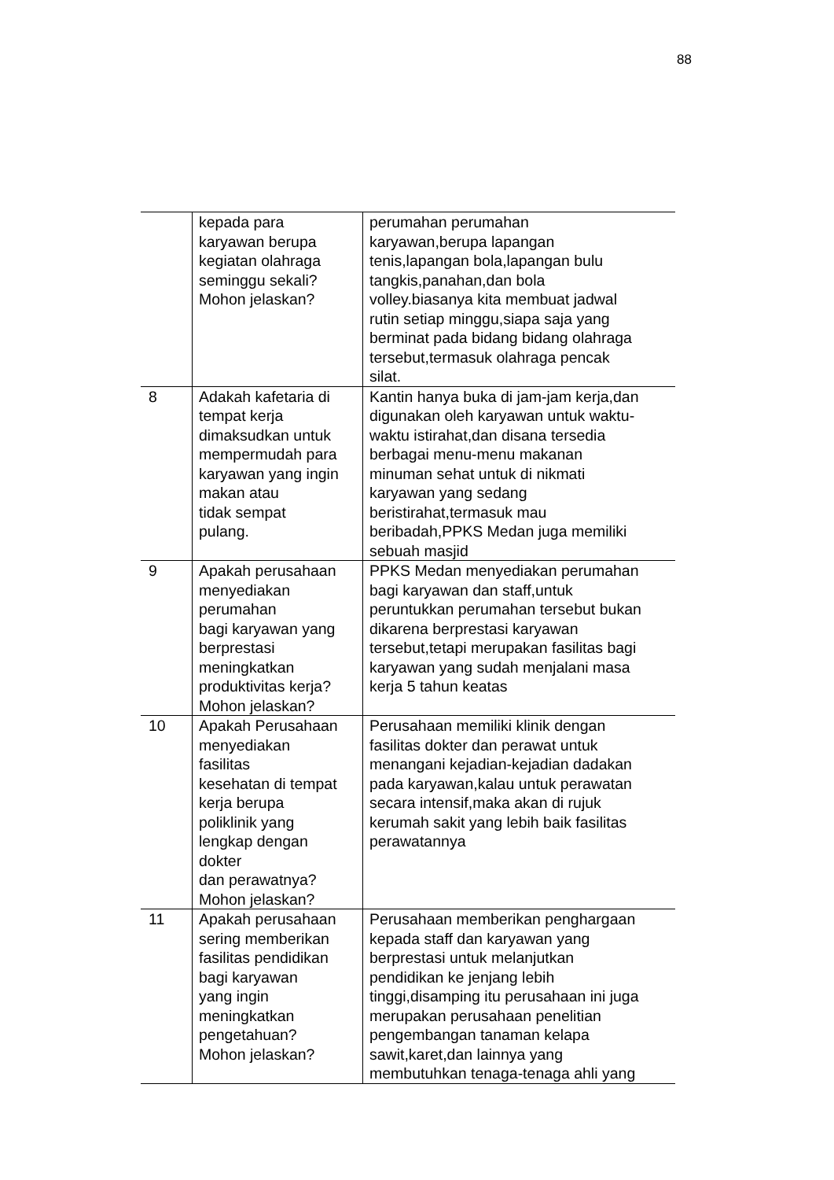88
| | kepada para karyawan berupa kegiatan olahraga seminggu sekali? Mohon jelaskan? | perumahan perumahan karyawan,berupa lapangan tenis,lapangan bola,lapangan bulu tangkis,panahan,dan bola volley.biasanya kita membuat jadwal rutin setiap minggu,siapa saja yang berminat pada bidang bidang olahraga tersebut,termasuk olahraga pencak silat. |
| 8 | Adakah kafetaria di tempat kerja dimaksudkan untuk mempermudah para karyawan yang ingin makan atau tidak sempat pulang. | Kantin hanya buka di jam-jam kerja,dan digunakan oleh karyawan untuk waktu- waktu istirahat,dan disana tersedia berbagai menu-menu makanan minuman sehat untuk di nikmati karyawan yang sedang beristirahat,termasuk mau beribadah,PPKS Medan juga memiliki sebuah masjid |
| 9 | Apakah perusahaan menyediakan perumahan bagi karyawan yang berprestasi meningkatkan produktivitas kerja? Mohon jelaskan? | PPKS Medan menyediakan perumahan bagi karyawan dan staff,untuk peruntukkan perumahan tersebut bukan dikarena berprestasi karyawan tersebut,tetapi merupakan fasilitas bagi karyawan yang sudah menjalani masa kerja 5 tahun keatas |
| 10 | Apakah Perusahaan menyediakan fasilitas kesehatan di tempat kerja berupa poliklinik yang lengkap dengan dokter dan perawatnya? Mohon jelaskan? | Perusahaan memiliki klinik dengan fasilitas dokter dan perawat untuk menangani kejadian-kejadian dadakan pada karyawan,kalau untuk perawatan secara intensif,maka akan di rujuk kerumah sakit yang lebih baik fasilitas perawatannya |
| 11 | Apakah perusahaan sering memberikan fasilitas pendidikan bagi karyawan yang ingin meningkatkan pengetahuan? Mohon jelaskan? | Perusahaan memberikan penghargaan kepada staff dan karyawan yang berprestasi untuk melanjutkan pendidikan ke jenjang lebih tinggi,disamping itu perusahaan ini juga merupakan perusahaan penelitian pengembangan tanaman kelapa sawit,karet,dan lainnya yang membutuhkan tenaga-tenaga ahli yang |